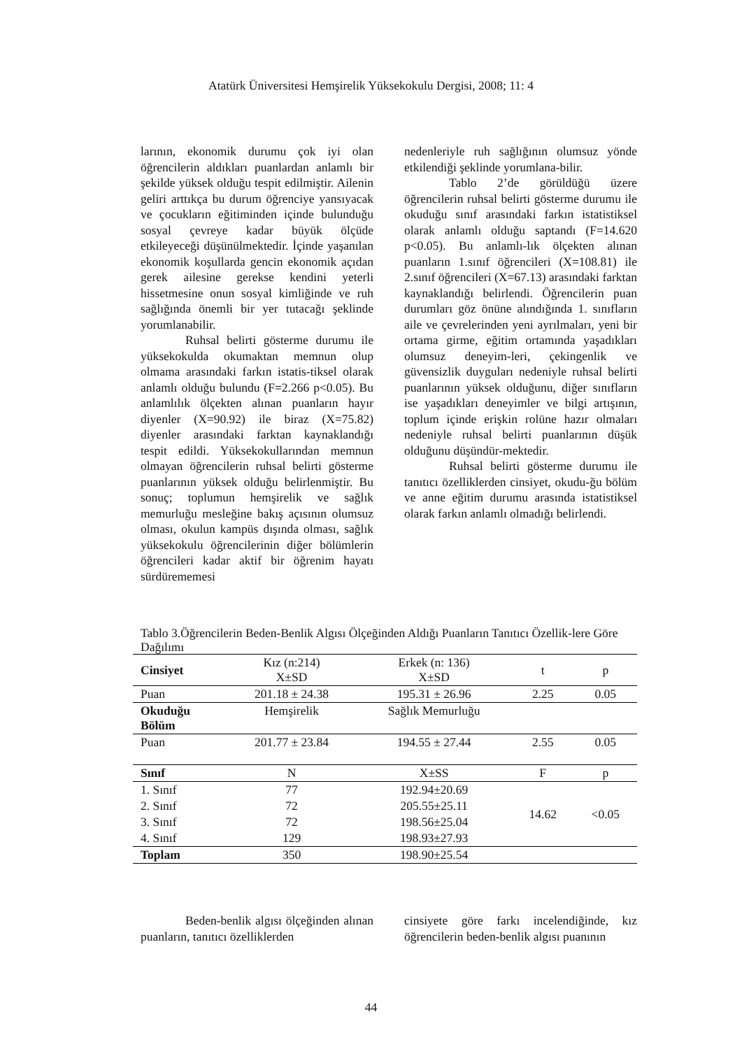Atatürk Üniversitesi Hemşirelik Yüksekokulu Dergisi, 2008; 11: 4
larının, ekonomik durumu çok iyi olan öğrencilerin aldıkları puanlardan anlamlı bir şekilde yüksek olduğu tespit edilmiştir. Ailenin geliri arttıkça bu durum öğrenciye yansıyacak ve çocukların eğitiminden içinde bulunduğu sosyal çevreye kadar büyük ölçüde etkileyeceği düşünülmektedir. İçinde yaşanılan ekonomik koşullarda gencin ekonomik açıdan gerek ailesine gerekse kendini yeterli hissetmesine onun sosyal kimliğinde ve ruh sağlığında önemli bir yer tutacağı şeklinde yorumlanabilir.
Ruhsal belirti gösterme durumu ile yüksekokulda okumaktan memnun olup olmama arasındaki farkın istatis-tiksel olarak anlamlı olduğu bulundu (F=2.266 p<0.05). Bu anlamlılık ölçekten alınan puanların hayır diyenler (X=90.92) ile biraz (X=75.82) diyenler arasındaki farktan kaynaklandığı tespit edildi. Yüksekokullarından memnun olmayan öğrencilerin ruhsal belirti gösterme puanlarının yüksek olduğu belirlenmiştir. Bu sonuç; toplumun hemşirelik ve sağlık memurluğu mesleğine bakış açısının olumsuz olması, okulun kampüs dışında olması, sağlık yüksekokulu öğrencilerinin diğer bölümlerin öğrencileri kadar aktif bir öğrenim hayatı sürdürememesi
nedenleriyle ruh sağlığının olumsuz yönde etkilendiği şeklinde yorumlana-bilir.
Tablo 2’de görüldüğü üzere öğrencilerin ruhsal belirti gösterme durumu ile okuduğu sınıf arasındaki farkın istatistiksel olarak anlamlı olduğu saptandı (F=14.620 p<0.05). Bu anlamlı-lık ölçekten alınan puanların 1.sınıf öğrencileri (X=108.81) ile 2.sınıf öğrencileri (X=67.13) arasındaki farktan kaynaklandığı belirlendi. Öğrencilerin puan durumları göz önüne alındığında 1. sınıfların aile ve çevrelerinden yeni ayrılmaları, yeni bir ortama girme, eğitim ortamında yaşadıkları olumsuz deneyim-leri, çekingenlik ve güvensizlik duyguları nedeniyle ruhsal belirti puanlarının yüksek olduğunu, diğer sınıfların ise yaşadıkları deneyimler ve bilgi artışının, toplum içinde erişkin rolüne hazır olmaları nedeniyle ruhsal belirti puanlarının düşük olduğunu düşündür-mektedir.
Ruhsal belirti gösterme durumu ile tanıtıcı özelliklerden cinsiyet, okudu-ğu bölüm ve anne eğitim durumu arasında istatistiksel olarak farkın anlamlı olmadığı belirlendi.
Tablo 3.Öğrencilerin Beden-Benlik Algısı Ölçeğinden Aldığı Puanların Tanıtıcı Özellik-lere Göre Dağılımı
| Cinsiyet | Kız (n:214) X±SD | Erkek (n: 136) X±SD | t | p |
| --- | --- | --- | --- | --- |
| Puan | 201.18 ± 24.38 | 195.31 ± 26.96 | 2.25 | 0.05 |
| Okuduğu Bölüm | Hemşirelik | Sağlık Memurluğu | | |
| Puan | 201.77 ± 23.84 | 194.55 ± 27.44 | 2.55 | 0.05 |
| Sınıf | N | X±SS | F | p |
| 1. Sınıf | 77 | 192.94±20.69 | 14.62 | <0.05 |
| 2. Sınıf | 72 | 205.55±25.11 | | |
| 3. Sınıf | 72 | 198.56±25.04 | | |
| 4. Sınıf | 129 | 198.93±27.93 | | |
| Toplam | 350 | 198.90±25.54 | | |
Beden-benlik algısı ölçeğinden alınan puanların, tanıtıcı özelliklerden
cinsiyete göre farkı incelendiğinde, kız öğrencilerin beden-benlik algısı puanının
44